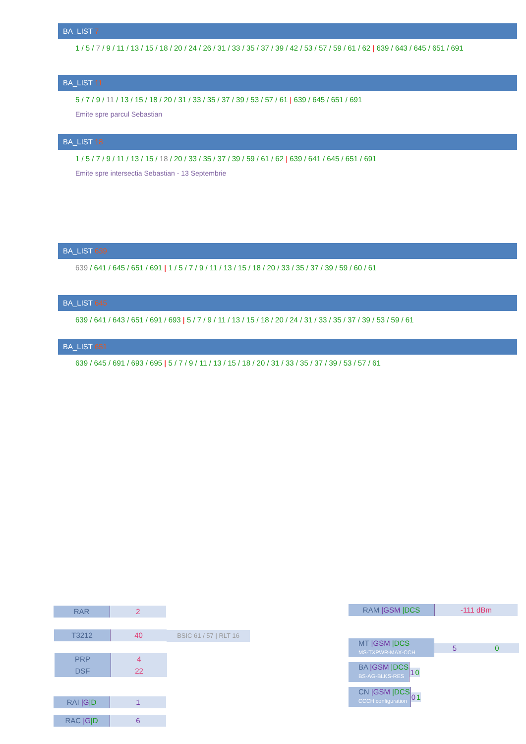BA_LIST 7
1 / 5 / 7 / 9 / 11 / 13 / 15 / 18 / 20 / 24 / 26 / 31 / 33 / 35 / 37 / 39 / 42 / 53 / 57 / 59 / 61 / 62 | 639 / 643 / 645 / 651 / 691
BA_LIST 11
5 / 7 / 9 / 11 / 13 / 15 / 18 / 20 / 31 / 33 / 35 / 37 / 39 / 53 / 57 / 61 | 639 / 645 / 651 / 691
Emite spre parcul Sebastian
BA_LIST 18
1 / 5 / 7 / 9 / 11 / 13 / 15 / 18 / 20 / 33 / 35 / 37 / 39 / 59 / 61 / 62 | 639 / 641 / 645 / 651 / 691
Emite spre intersectia Sebastian - 13 Septembrie
BA_LIST 639
639 / 641 / 645 / 651 / 691 | 1 / 5 / 7 / 9 / 11 / 13 / 15 / 18 / 20 / 33 / 35 / 37 / 39 / 59 / 60 / 61
BA_LIST 645
639 / 641 / 643 / 651 / 691 / 693 | 5 / 7 / 9 / 11 / 13 / 15 / 18 / 20 / 24 / 31 / 33 / 35 / 37 / 39 / 53 / 59 / 61
BA_LIST 651
639 / 645 / 691 / 693 / 695 | 5 / 7 / 9 / 11 / 13 / 15 / 18 / 20 / 31 / 33 / 35 / 37 / 39 / 53 / 57 / 61
RAR 2
T3212 40 BSIC 61 / 57 | RLT 16
PRP
DSF 4
22
RAI |G|D 1
RAC |G|D 6
RAM |GSM |DCS -111 dBm
| MT /GSM /DCS MS-TXPWR-MAX-CCH | 5 | 0 |
| BA /GSM /DCS BS-AG-BLKS-RES | 1 | 0 |
| CN /GSM /DCS CCCH configuration | 0 | 1 |